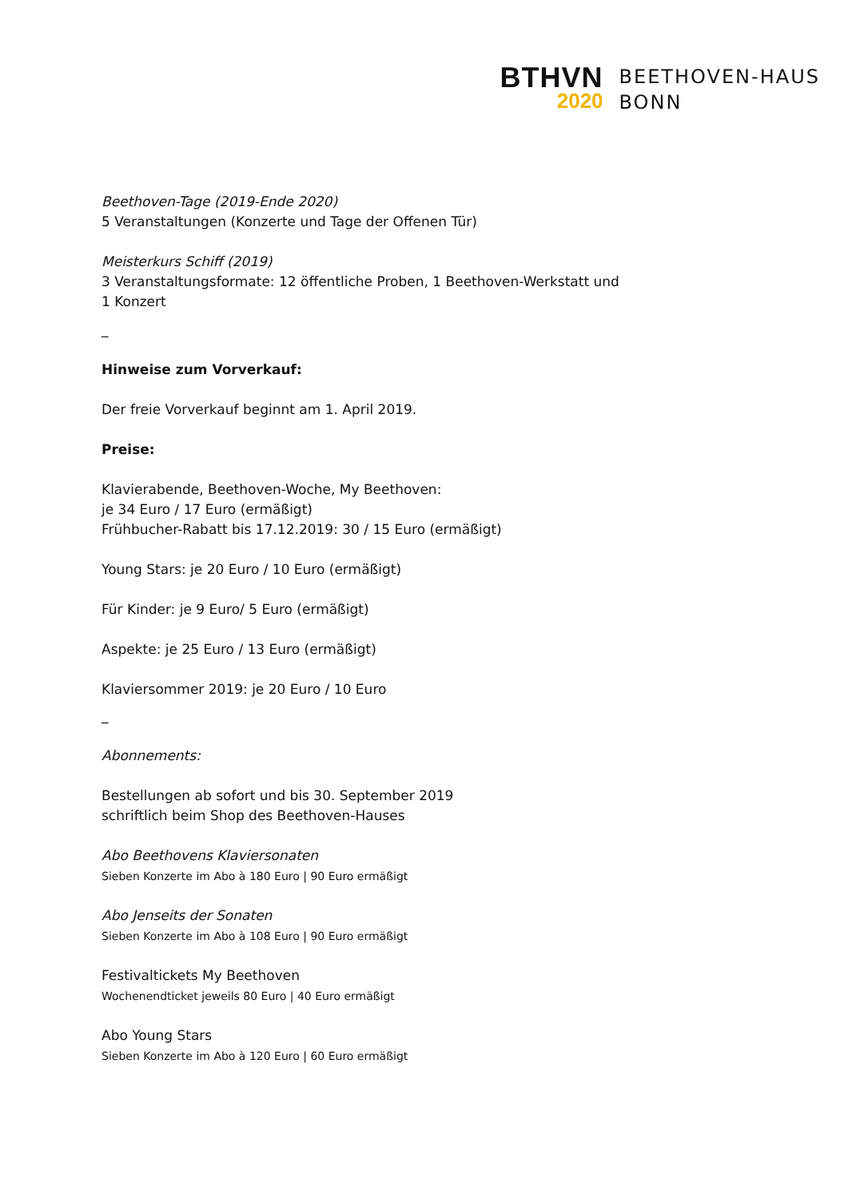BTHVN
2020
BEETHOVEN-HAUS
BONN
Beethoven-Tage (2019-Ende 2020)
5 Veranstaltungen (Konzerte und Tage der Offenen Tür)
Meisterkurs Schiff (2019)
3 Veranstaltungsformate: 12 öffentliche Proben, 1 Beethoven-Werkstatt und
1 Konzert
_
Hinweise zum Vorverkauf:
Der freie Vorverkauf beginnt am 1. April 2019.
Preise:
Klavierabende, Beethoven-Woche, My Beethoven:
je 34 Euro / 17 Euro (ermäßigt)
Frühbucher-Rabatt bis 17.12.2019: 30 / 15 Euro (ermäßigt)
Young Stars: je 20 Euro / 10 Euro (ermäßigt)
Für Kinder: je 9 Euro/ 5 Euro (ermäßigt)
Aspekte: je 25 Euro / 13 Euro (ermäßigt)
Klaviersommer 2019: je 20 Euro / 10 Euro
_
Abonnements:
Bestellungen ab sofort und bis 30. September 2019
schriftlich beim Shop des Beethoven-Hauses
Abo Beethovens Klaviersonaten
Sieben Konzerte im Abo à 180 Euro | 90 Euro ermäßigt
Abo Jenseits der Sonaten
Sieben Konzerte im Abo à 108 Euro | 90 Euro ermäßigt
Festivaltickets My Beethoven
Wochenendticket jeweils 80 Euro | 40 Euro ermäßigt
Abo Young Stars
Sieben Konzerte im Abo à 120 Euro | 60 Euro ermäßigt